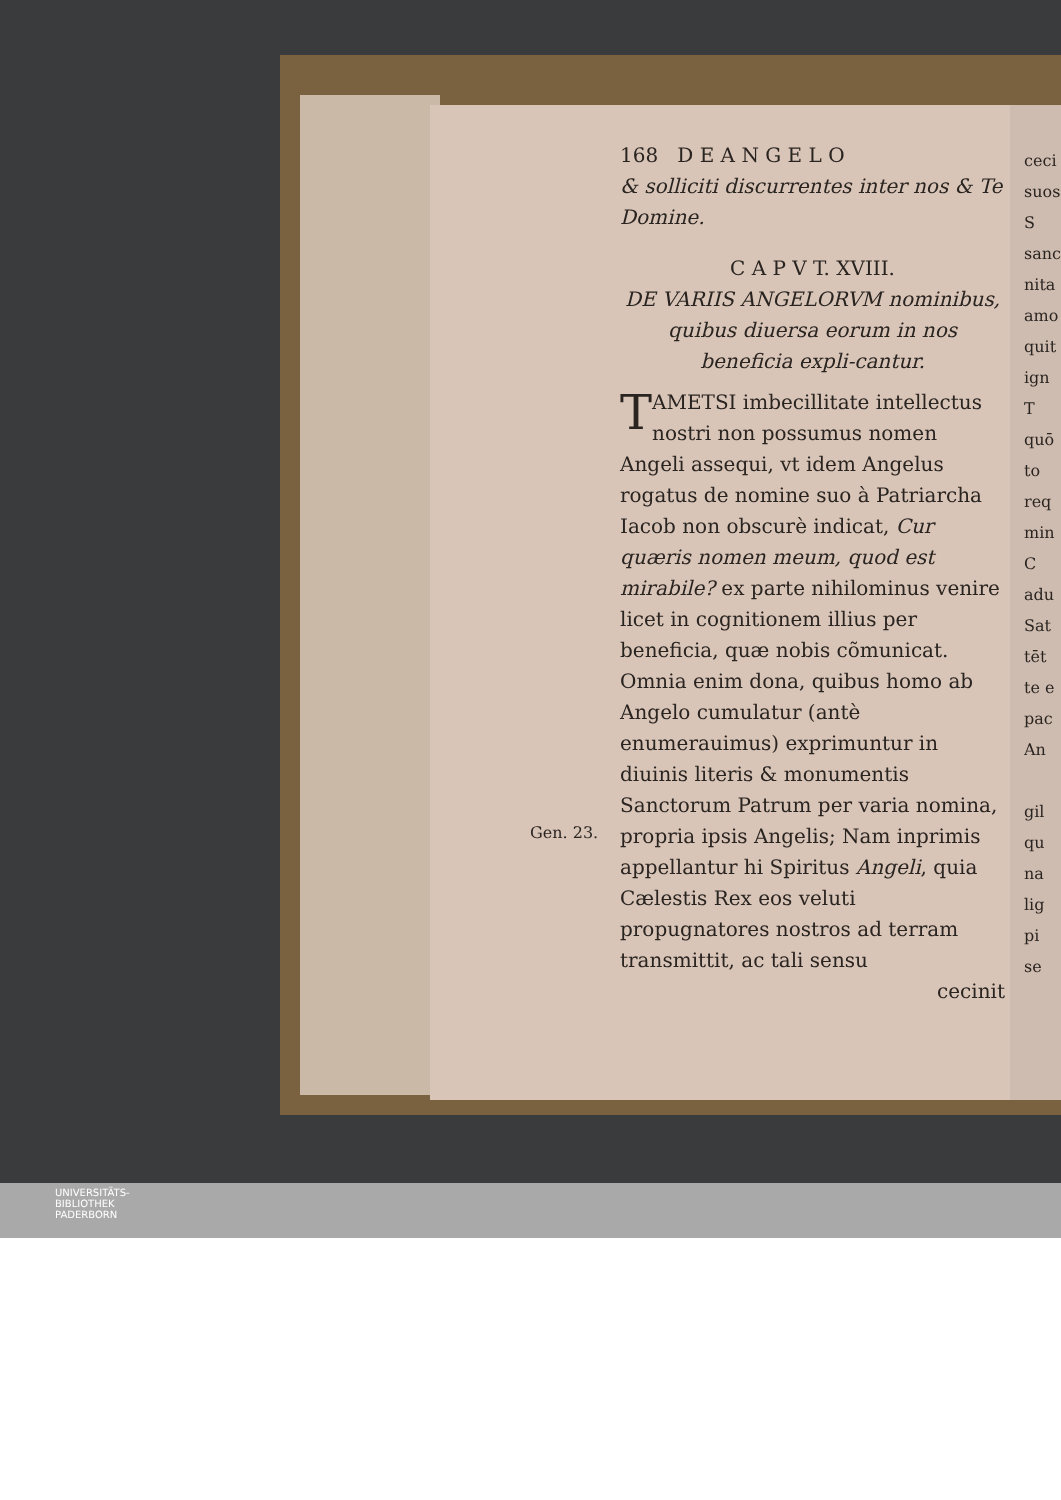168 D E A N G E L O
& solliciti discurrentes inter nos & Te Domine.
C A P V T. XVIII.
DE VARIIS ANGELORVM nominibus, quibus diuersa eorum in nos beneficia expli-cantur.
Gen. 23.
T AMETSI imbecillitate intellectus nostri non possumus nomen Angeli assequi, vt idem Angelus rogatus de nomine suo à Patriarcha Iacob non obscurè indicat, Cur quæris nomen meum, quod est mirabile? ex parte nihilominus venire licet in cognitionem illius per beneficia, quæ nobis cõmunicat. Omnia enim dona, quibus homo ab Angelo cumulatur (antè enumerauimus) exprimuntur in diuinis literis & monumentis Sanctorum Patrum per varia nomina, propria ipsis Angelis; Nam inprimis appellantur hi Spiritus Angeli, quia Cælestis Rex eos veluti propugnatores nostros ad terram transmittit, ac tali sensu
cecinit
ceci
suos
S
sanc
nita
amo
quit
ign
T
quō
to
req
min
C
adu
Sat
tēt
te e
pac
An
gil
qu
na
lig
pi
se
UNIVERSITÄTS-
BIBLIOTHEK
PADERBORN